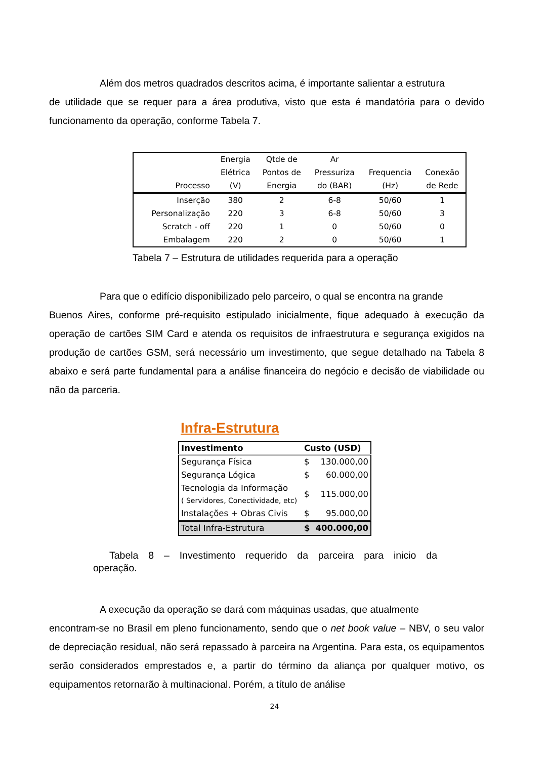Além dos metros quadrados descritos acima, é importante salientar a estrutura
de utilidade que se requer para a área produtiva, visto que esta é mandatória para o devido funcionamento da operação, conforme Tabela 7.
| Processo | Energia Elétrica (V) | Qtde de Pontos de Energia | Ar Pressuriza do (BAR) | Frequencia (Hz) | Conexão de Rede |
| --- | --- | --- | --- | --- | --- |
| Inserção | 380 | 2 | 6-8 | 50/60 | 1 |
| Personalização | 220 | 3 | 6-8 | 50/60 | 3 |
| Scratch - off | 220 | 1 | 0 | 50/60 | 0 |
| Embalagem | 220 | 2 | 0 | 50/60 | 1 |
Tabela 7 – Estrutura de utilidades requerida para a operação
Para que o edifício disponibilizado pelo parceiro, o qual se encontra na grande
Buenos Aires, conforme pré-requisito estipulado inicialmente, fique adequado à execução da operação de cartões SIM Card e atenda os requisitos de infraestrutura e segurança exigidos na produção de cartões GSM, será necessário um investimento, que segue detalhado na Tabela 8 abaixo e será parte fundamental para a análise financeira do negócio e decisão de viabilidade ou não da parceria.
Infra-Estrutura
| Investimento | Custo (USD) | |
| --- | --- | --- |
| Segurança Física | $ | 130.000,00 |
| Segurança Lógica | $ | 60.000,00 |
| Tecnologia da Informação ( Servidores, Conectividade, etc) | $ | 115.000,00 |
| Instalações + Obras Civis | $ | 95.000,00 |
| Total Infra-Estrutura | $ | 400.000,00 |
Tabela 8 – Investimento requerido da parceira para inicio da operação.
A execução da operação se dará com máquinas usadas, que atualmente
encontram-se no Brasil em pleno funcionamento, sendo que o net book value – NBV, o seu valor de depreciação residual, não será repassado à parceira na Argentina. Para esta, os equipamentos serão considerados emprestados e, a partir do término da aliança por qualquer motivo, os equipamentos retornarão à multinacional. Porém, a título de análise
24